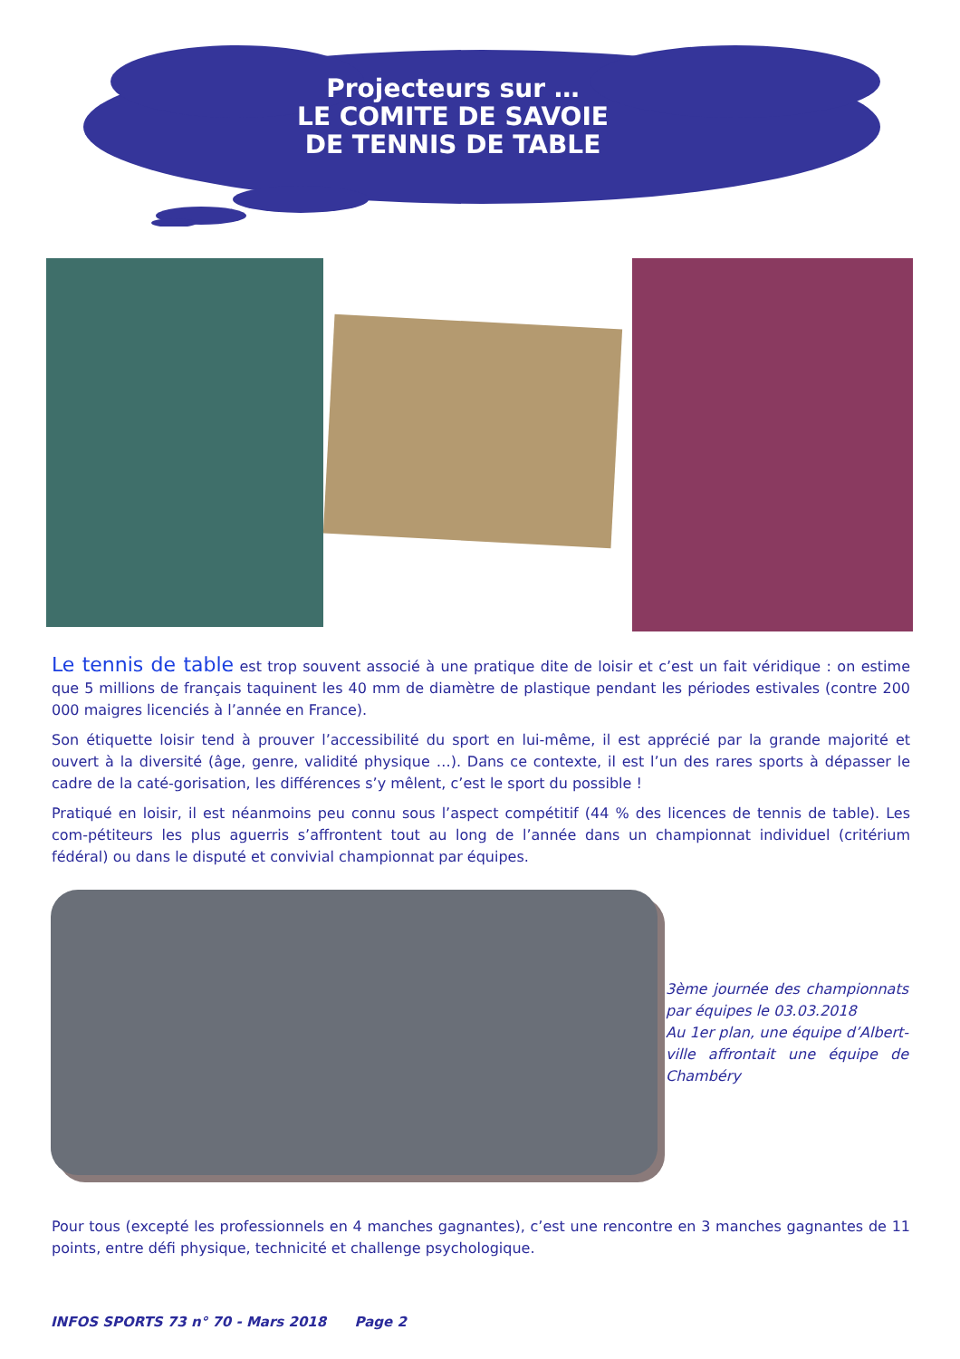Projecteurs sur …
LE COMITE DE SAVOIE
DE TENNIS DE TABLE
Le tennis de table est trop souvent associé à une pratique dite de loisir et c’est un fait véridique : on estime que 5 millions de français taquinent les 40 mm de diamètre de plastique pendant les périodes estivales (contre 200 000 maigres licenciés à l’année en France).
Son étiquette loisir tend à prouver l’accessibilité du sport en lui-même, il est apprécié par la grande majorité et ouvert à la diversité (âge, genre, validité physique …). Dans ce contexte, il est l’un des rares sports à dépasser le cadre de la caté-gorisation, les différences s’y mêlent, c’est le sport du possible !
Pratiqué en loisir, il est néanmoins peu connu sous l’aspect compétitif (44 % des licences de tennis de table). Les com-pétiteurs les plus aguerris s’affrontent tout au long de l’année dans un championnat individuel (critérium fédéral) ou dans le disputé et convivial championnat par équipes.
3ème journée des championnats par équipes le 03.03.2018
Au 1er plan, une équipe d’Albert-ville affrontait une équipe de Chambéry
Pour tous (excepté les professionnels en 4 manches gagnantes), c’est une rencontre en 3 manches gagnantes de 11 points, entre défi physique, technicité et challenge psychologique.
INFOS SPORTS 73 n° 70 - Mars 2018 Page 2